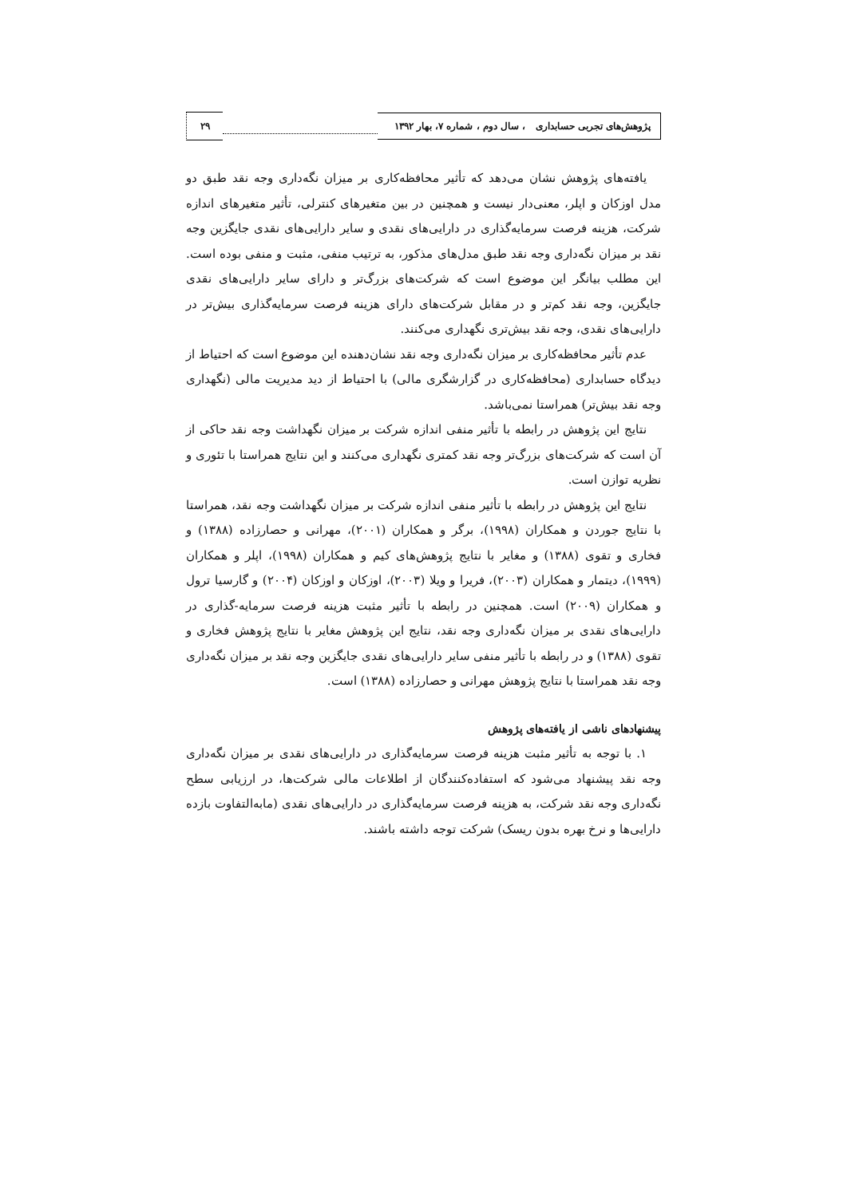پژوهش‌های تجربی حسابداری ، سال دوم ، شماره ۷، بهار ۱۳۹۲
۲۹
یافته‌های پژوهش نشان می‌دهد که تأثیر محافظه‌کاری بر میزان نگه‌داری وجه نقد طبق دو مدل اوزکان و اپلر، معنی‌دار نیست و همچنین در بین متغیرهای کنترلی، تأثیر متغیرهای اندازه شرکت، هزینه فرصت سرمایه‌گذاری در دارایی‌های نقدی و سایر دارایی‌های نقدی جایگزین وجه نقد بر میزان نگه‌داری وجه نقد طبق مدل‌های مذکور، به ترتیب منفی، مثبت و منفی بوده است. این مطلب بیانگر این موضوع است که شرکت‌های بزرگ‌تر و دارای سایر دارایی‌های نقدی جایگزین، وجه نقد کم‌تر و در مقابل شرکت‌های دارای هزینه فرصت سرمایه‌گذاری بیش‌تر در دارایی‌های نقدی، وجه نقد بیش‌تری نگهداری می‌کنند.
عدم تأثیر محافظه‌کاری بر میزان نگه‌داری وجه نقد نشان‌دهنده این موضوع است که احتیاط از دیدگاه حسابداری (محافظه‌کاری در گزارشگری مالی) با احتیاط از دید مدیریت مالی (نگهداری وجه نقد بیش‌تر) همراستا نمی‌باشد.
نتایج این پژوهش در رابطه با تأثیر منفی اندازه شرکت بر میزان نگهداشت وجه نقد حاکی از آن است که شرکت‌های بزرگ‌تر وجه نقد کمتری نگهداری می‌کنند و این نتایج همراستا با تئوری و نظریه توازن است.
نتایج این پژوهش در رابطه با تأثیر منفی اندازه شرکت بر میزان نگهداشت وجه نقد، همراستا با نتایج جوردن و همکاران (۱۹۹۸)، برگر و همکاران (۲۰۰۱)، مهرانی و حصارزاده (۱۳۸۸) و فخاری و تقوی (۱۳۸۸) و مغایر با نتایج پژوهش‌های کیم و همکاران (۱۹۹۸)، اپلر و همکاران (۱۹۹۹)، دیتمار و همکاران (۲۰۰۳)، فریرا و ویلا (۲۰۰۳)، اوزکان و اوزکان (۲۰۰۴) و گارسیا ترول و همکاران (۲۰۰۹) است. همچنین در رابطه با تأثیر مثبت هزینه فرصت سرمایه-گذاری در دارایی‌های نقدی بر میزان نگه‌داری وجه نقد، نتایج این پژوهش مغایر با نتایج پژوهش فخاری و تقوی (۱۳۸۸) و در رابطه با تأثیر منفی سایر دارایی‌های نقدی جایگزین وجه نقد بر میزان نگه‌داری وجه نقد همراستا با نتایج پژوهش مهرانی و حصارزاده (۱۳۸۸) است.
پیشنهادهای ناشی از یافته‌های پژوهش
۱. با توجه به تأثیر مثبت هزینه فرصت سرمایه‌گذاری در دارایی‌های نقدی بر میزان نگه‌داری وجه نقد پیشنهاد می‌شود که استفاده‌کنندگان از اطلاعات مالی شرکت‌ها، در ارزیابی سطح نگه‌داری وجه نقد شرکت، به هزینه فرصت سرمایه‌گذاری در دارایی‌های نقدی (مابه‌التفاوت بازده دارایی‌ها و نرخ بهره بدون ریسک) شرکت توجه داشته باشند.